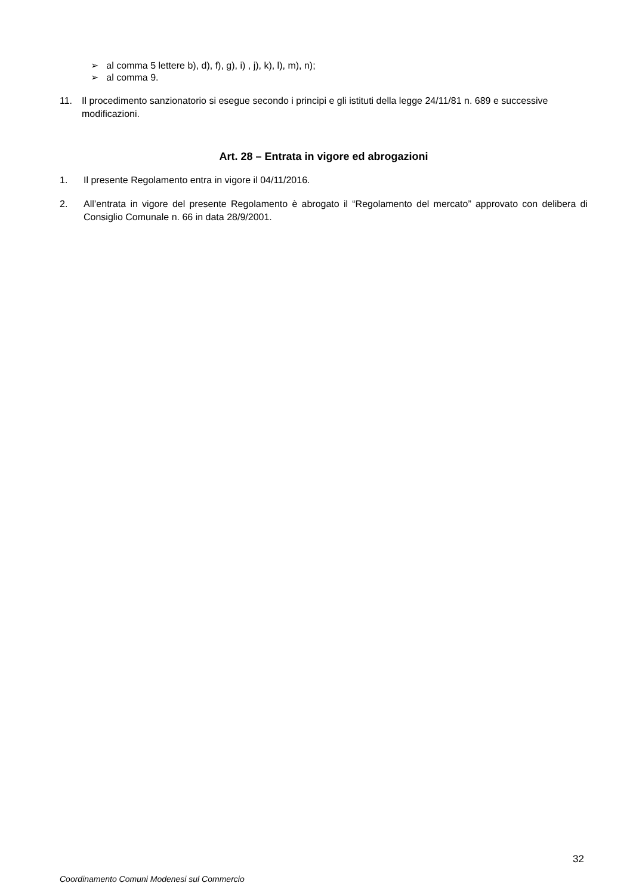➢ al comma 5 lettere b), d), f), g), i) , j), k), l), m), n);
➢ al comma 9.
11. Il procedimento sanzionatorio si esegue secondo i principi e gli istituti della legge 24/11/81 n. 689 e successive modificazioni.
Art. 28 – Entrata in vigore ed abrogazioni
1. Il presente Regolamento entra in vigore il 04/11/2016.
2. All’entrata in vigore del presente Regolamento è abrogato il “Regolamento del mercato” approvato con delibera di Consiglio Comunale n. 66 in data 28/9/2001.
32
Coordinamento Comuni Modenesi sul Commercio